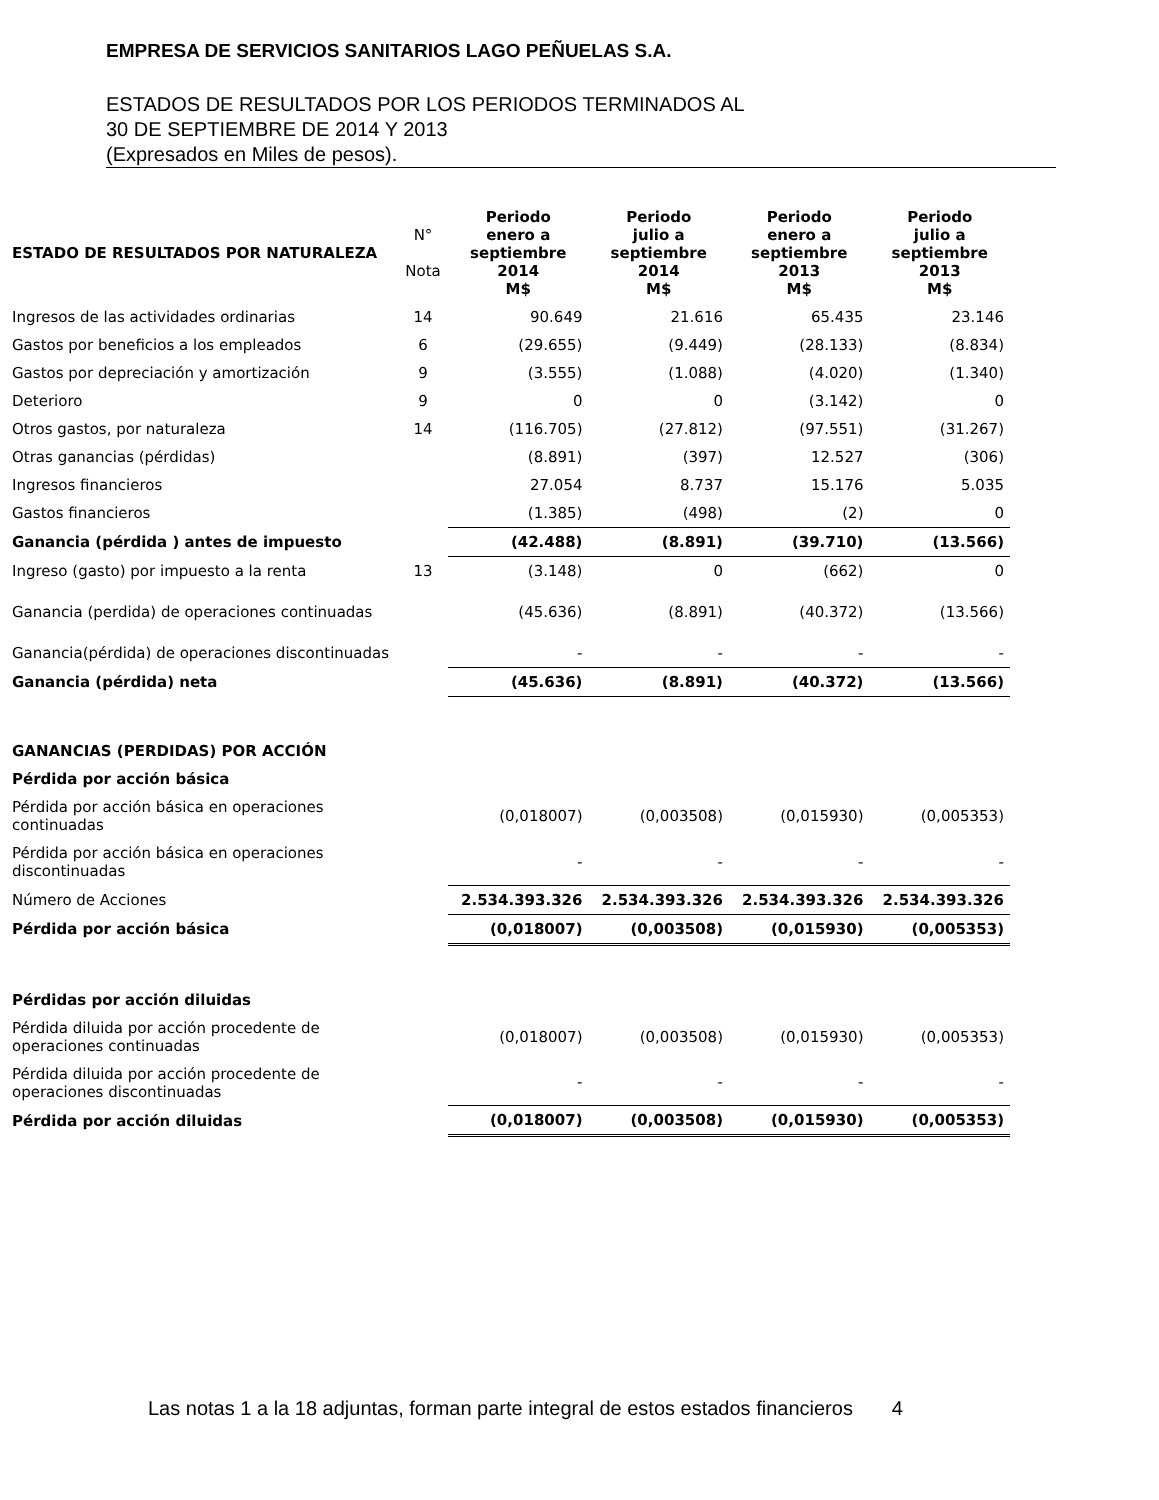EMPRESA DE SERVICIOS SANITARIOS LAGO PEÑUELAS S.A.
ESTADOS DE RESULTADOS POR LOS PERIODOS TERMINADOS AL
30 DE SEPTIEMBRE DE 2014 Y 2013
(Expresados en Miles de pesos).
| ESTADO DE RESULTADOS POR NATURALEZA | N° Nota | Periodo enero a septiembre 2014 M$ | Periodo julio a septiembre 2014 M$ | Periodo enero a septiembre 2013 M$ | Periodo julio a septiembre 2013 M$ |
| --- | --- | --- | --- | --- | --- |
| Ingresos de las actividades ordinarias | 14 | 90.649 | 21.616 | 65.435 | 23.146 |
| Gastos por beneficios a los empleados | 6 | (29.655) | (9.449) | (28.133) | (8.834) |
| Gastos por depreciación y amortización | 9 | (3.555) | (1.088) | (4.020) | (1.340) |
| Deterioro | 9 | 0 | 0 | (3.142) | 0 |
| Otros gastos, por naturaleza | 14 | (116.705) | (27.812) | (97.551) | (31.267) |
| Otras ganancias (pérdidas) | | (8.891) | (397) | 12.527 | (306) |
| Ingresos financieros | | 27.054 | 8.737 | 15.176 | 5.035 |
| Gastos financieros | | (1.385) | (498) | (2) | 0 |
| Ganancia (pérdida ) antes de impuesto | | (42.488) | (8.891) | (39.710) | (13.566) |
| Ingreso (gasto) por impuesto a la renta | 13 | (3.148) | 0 | (662) | 0 |
| Ganancia (perdida) de operaciones continuadas | | (45.636) | (8.891) | (40.372) | (13.566) |
| Ganancia(pérdida) de operaciones discontinuadas | | - | - | - | - |
| Ganancia (pérdida) neta | | (45.636) | (8.891) | (40.372) | (13.566) |
| GANANCIAS (PERDIDAS) POR ACCIÓN | | | | | |
| Pérdida por acción básica | | | | | |
| Pérdida por acción básica en operaciones continuadas | | (0,018007) | (0,003508) | (0,015930) | (0,005353) |
| Pérdida por acción básica en operaciones discontinuadas | | - | - | - | - |
| Número de Acciones | | 2.534.393.326 | 2.534.393.326 | 2.534.393.326 | 2.534.393.326 |
| Pérdida por acción básica | | (0,018007) | (0,003508) | (0,015930) | (0,005353) |
| Pérdidas por acción diluidas | | | | | |
| Pérdida diluida por acción procedente de operaciones continuadas | | (0,018007) | (0,003508) | (0,015930) | (0,005353) |
| Pérdida diluida por acción procedente de operaciones discontinuadas | | - | - | - | - |
| Pérdida por acción diluidas | | (0,018007) | (0,003508) | (0,015930) | (0,005353) |
Las notas 1 a la 18 adjuntas, forman parte integral de estos estados financieros 4